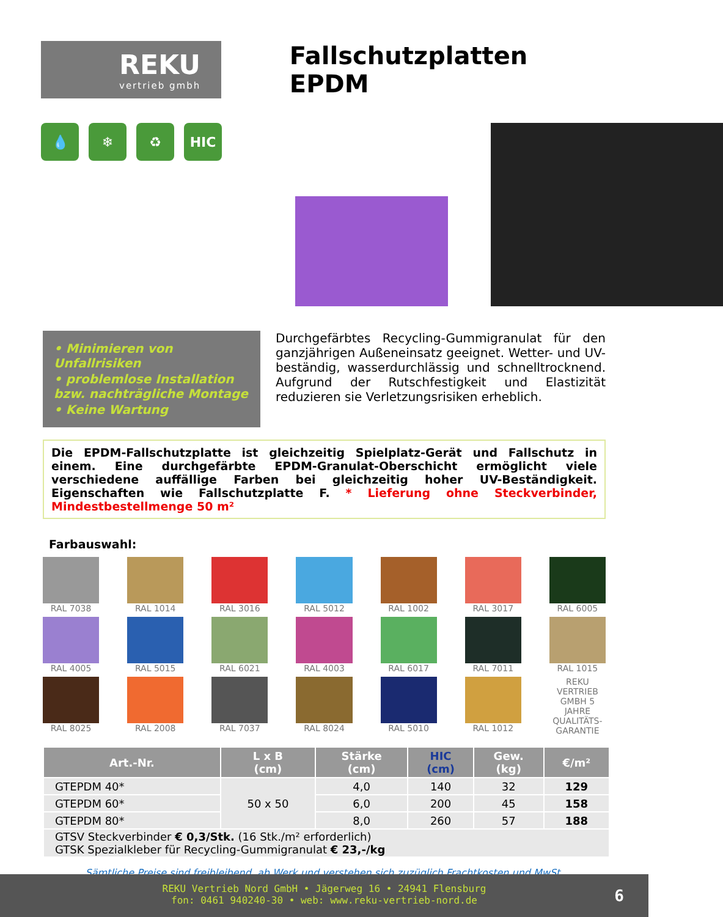REKU
vertrieb gmbh
Fallschutzplatten EPDM
💧 ❄ ♻ HIC
• Minimieren von Unfallrisiken
• problemlose Installation bzw. nachträgliche Montage
• Keine Wartung
Durchgefärbtes Recycling-Gummigranulat für den ganzjährigen Außeneinsatz geeignet. Wetter- und UV-beständig, wasserdurchlässig und schnelltrocknend. Aufgrund der Rutschfestigkeit und Elastizität reduzieren sie Verletzungsrisiken erheblich.
Die EPDM-Fallschutzplatte ist gleichzeitig Spielplatz-Gerät und Fallschutz in einem. Eine durchgefärbte EPDM-Granulat-Oberschicht ermöglicht viele verschiedene auffällige Farben bei gleichzeitig hoher UV-Beständigkeit. Eigenschaften wie Fallschutzplatte F. * Lieferung ohne Steckverbinder, Mindestbestellmenge 50 m²
Farbauswahl:
RAL 7038
RAL 1014
RAL 3016
RAL 5012
RAL 1002
RAL 3017
RAL 6005
RAL 4005
RAL 5015
RAL 6021
RAL 4003
RAL 6017
RAL 7011
RAL 1015
RAL 8025
RAL 2008
RAL 7037
RAL 8024
RAL 5010
RAL 1012
REKU VERTRIEB GMBH 5 JAHRE QUALITÄTS-GARANTIE
| Art.-Nr. | L x B (cm) | Stärke (cm) | HIC (cm) | Gew. (kg) | €/m² |
| --- | --- | --- | --- | --- | --- |
| GTEPDM 40* | 50 x 50 | 4,0 | 140 | 32 | 129 |
| GTEPDM 60* | | 6,0 | 200 | 45 | 158 |
| GTEPDM 80* | | 8,0 | 260 | 57 | 188 |
| GTSV Steckverbinder € 0,3/Stk. (16 Stk./m² erforderlich) GTSK Spezialkleber für Recycling-Gummigranulat € 23,-/kg | | | | | |
Sämtliche Preise sind freibleibend, ab Werk und verstehen sich zuzüglich Frachtkosten und MwSt.
REKU Vertrieb Nord GmbH • Jägerweg 16 • 24941 Flensburg
fon: 0461 940240-30 • web: www.reku-vertrieb-nord.de
6